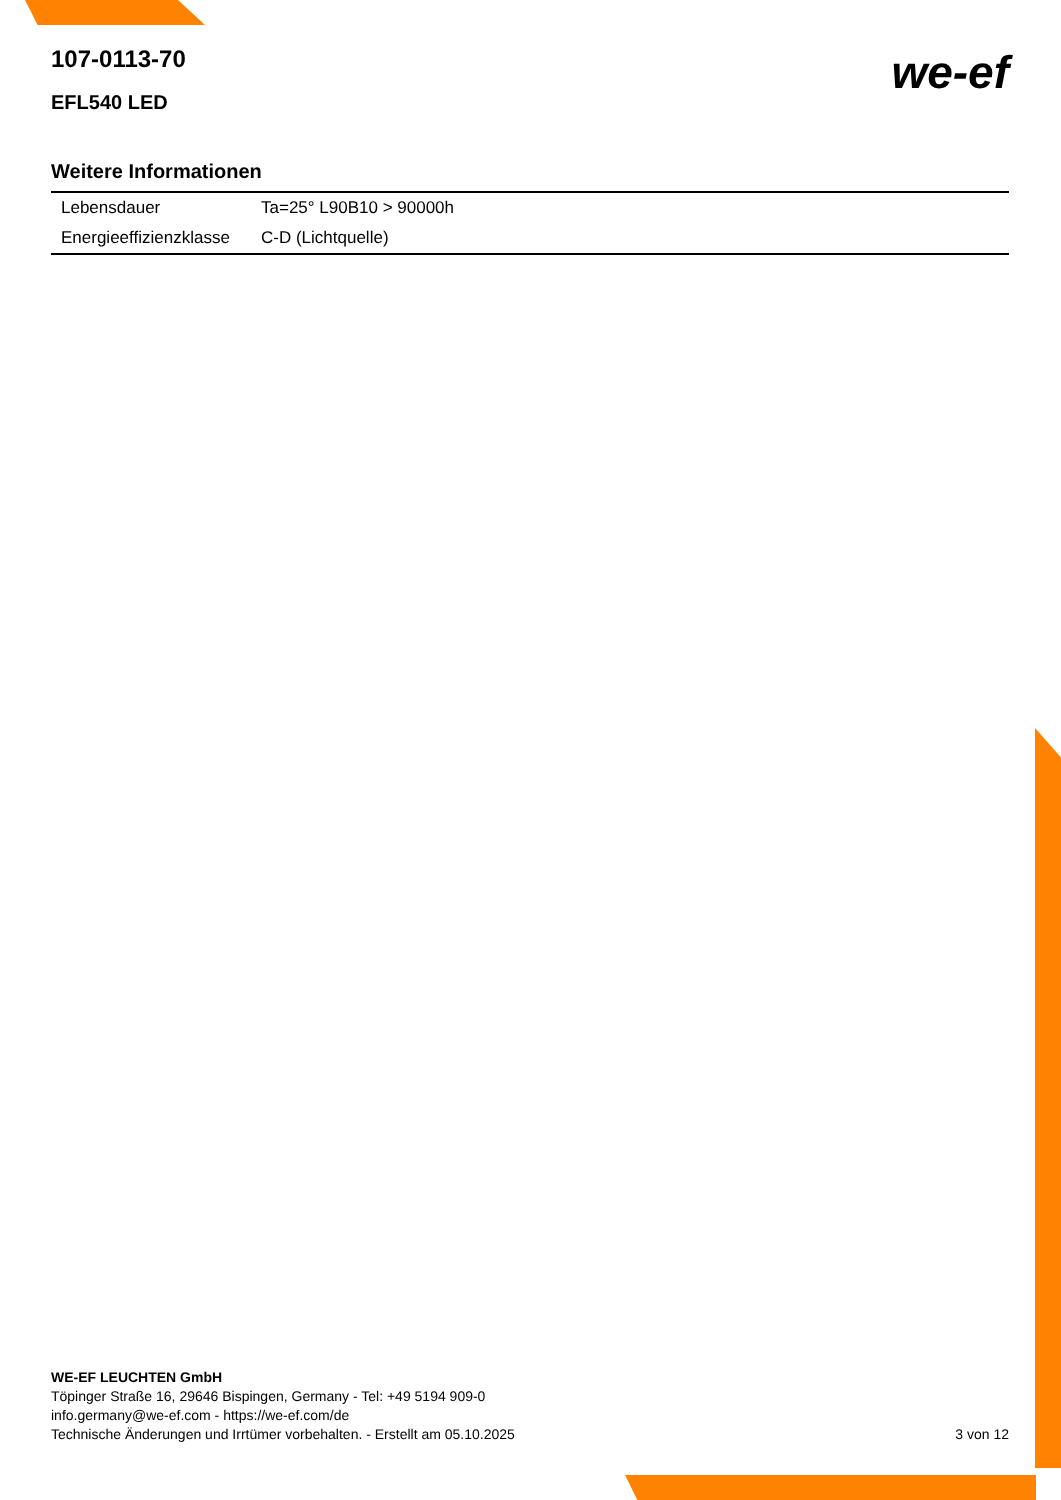we-ef
107-0113-70
EFL540 LED
Weitere Informationen
| Lebensdauer | Ta=25° L90B10 > 90000h |
| Energieeffizienzklasse | C-D (Lichtquelle) |
WE-EF LEUCHTEN GmbH
Töpinger Straße 16, 29646 Bispingen, Germany - Tel: +49 5194 909-0
info.germany@we-ef.com - https://we-ef.com/de
Technische Änderungen und Irrtümer vorbehalten. - Erstellt am 05.10.2025
3 von 12